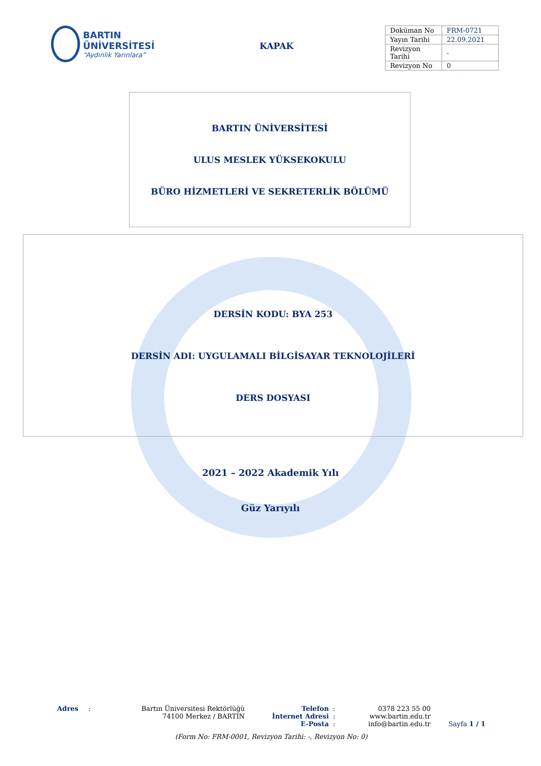BARTIN ÜNİVERSİTESİ
“Aydınlık Yarınlara”
KAPAK
| Doküman No | FRM-0721 |
| Yayın Tarihi | 22.09.2021 |
| Revizyon Tarihi | - |
| Revizyon No | 0 |
BARTIN ÜNİVERSİTESİ
ULUS MESLEK YÜKSEKOKULU
BÜRO HİZMETLERİ VE SEKRETERLİK BÖLÜMÜ
DERSİN KODU: BYA 253
DERSİN ADI: UYGULAMALI BİLGİSAYAR TEKNOLOJİLERİ
DERS DOSYASI
2021 – 2022 Akademik Yılı
Güz Yarıyılı
| Adres | : | Bartın Üniversitesi Rektörlüğü | Telefon | : | 0378 223 55 00 | |
| | | 74100 Merkez / BARTIN | İnternet Adresi | : | www.bartin.edu.tr | |
| | | | E-Posta | : | info@bartin.edu.tr | Sayfa 1 / 1 |
(Form No: FRM-0001, Revizyon Tarihi: -, Revizyon No: 0)